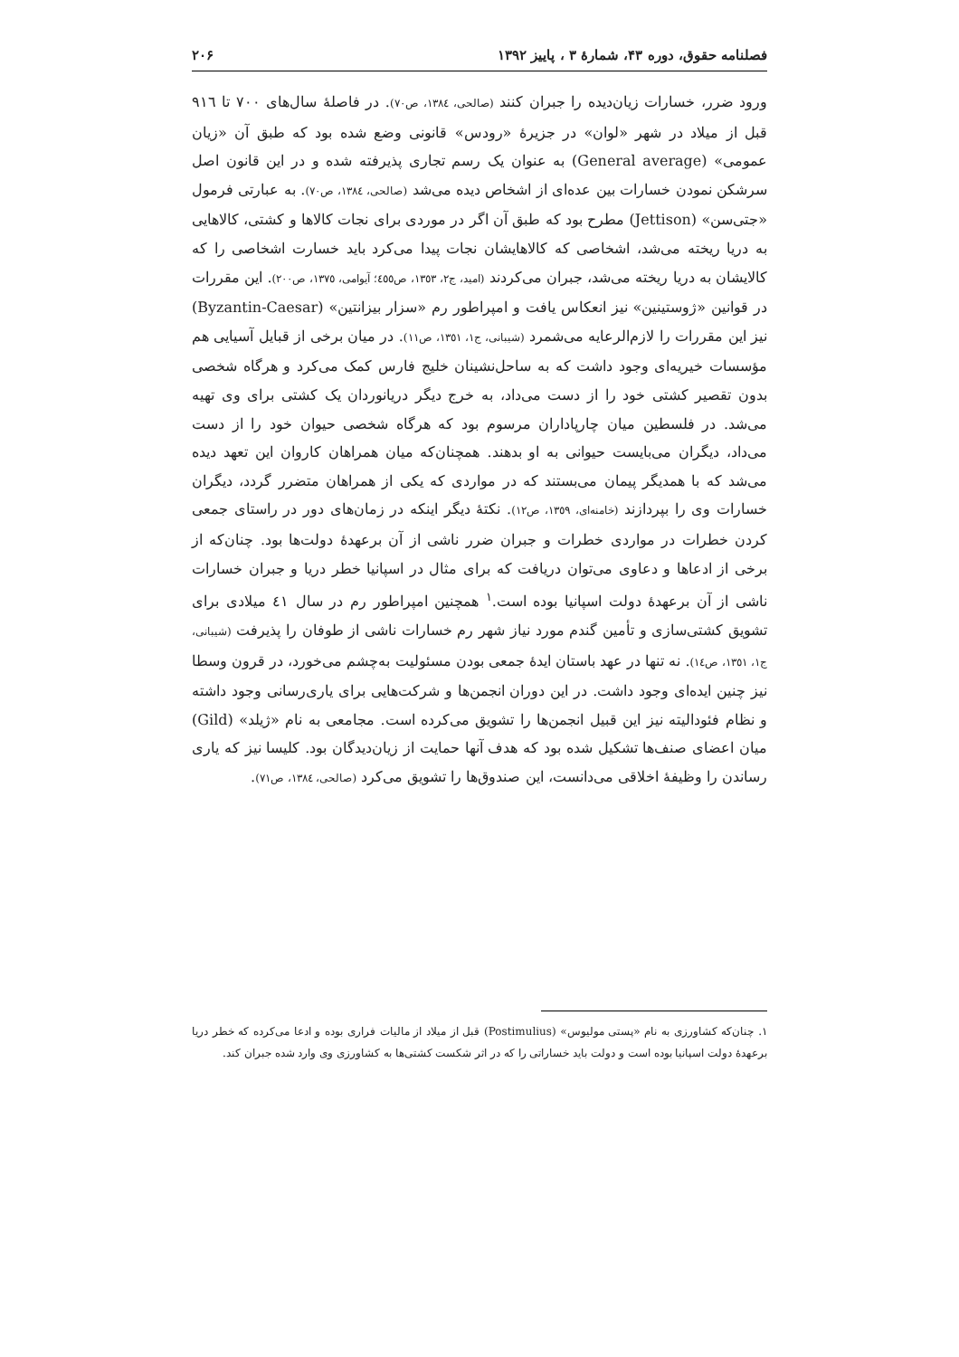فصلنامه حقوق، دوره ۴۳، شمارۀ ۳ ، پاییز ۱۳۹۲ ۲۰۶
ورود ضرر، خسارات زیان‌دیده را جبران کنند (صالحی، ١٣٨٤، ص٧٠). در فاصلۀ سال‌های ٧٠٠ تا ٩١٦ قبل از میلاد در شهر «لوان» در جزیرۀ «رودس» قانونی وضع شده بود که طبق آن «زیان عمومی» (General average) به عنوان یک رسم تجاری پذیرفته شده و در این قانون اصل سرشکن نمودن خسارات بین عده‌ای از اشخاص دیده می‌شد (صالحی، ١٣٨٤، ص٧٠). به عبارتی فرمول «جتی‌سن» (Jettison) مطرح بود که طبق آن اگر در موردی برای نجات کالاها و کشتی، کالاهایی به دریا ریخته می‌شد، اشخاصی که کالاهایشان نجات پیدا می‌کرد باید خسارت اشخاصی را که کالایشان به دریا ریخته می‌شد، جبران می‌کردند (امید، ج٢، ١٣٥٣، ص٤٥٥؛ آیوامی، ١٣٧٥، ص٢٠٠). این مقررات در قوانین «ژوستینین» نیز انعکاس یافت و امپراطور رم «سزار بیزانتین» (Byzantin-Caesar) نیز این مقررات را لازم‌الرعایه می‌شمرد (شیبانی، ج١، ١٣٥١، ص١١). در میان برخی از قبایل آسیایی هم مؤسسات خیریه‌ای وجود داشت که به ساحل‌نشینان خلیج فارس کمک می‌کرد و هرگاه شخصی بدون تقصیر کشتی خود را از دست می‌داد، به خرج دیگر دریانوردان یک کشتی برای وی تهیه می‌شد. در فلسطین میان چارپاداران مرسوم بود که هرگاه شخصی حیوان خود را از دست می‌داد، دیگران می‌بایست حیوانی به او بدهند. همچنان‌که میان همراهان کاروان این تعهد دیده می‌شد که با همدیگر پیمان می‌بستند که در مواردی که یکی از همراهان متضرر گردد، دیگران خسارات وی را بپردازند (خامنه‌ای، ١٣٥٩، ص١٢). نکتۀ دیگر اینکه در زمان‌های دور در راستای جمعی کردن خطرات در مواردی خطرات و جبران ضرر ناشی از آن برعهدۀ دولت‌ها بود. چنان‌که از برخی از ادعاها و دعاوی می‌توان دریافت که برای مثال در اسپانیا خطر دریا و جبران خسارات ناشی از آن برعهدۀ دولت اسپانیا بوده است.<sup>١</sup> همچنین امپراطور رم در سال ٤١ میلادی برای تشویق کشتی‌سازی و تأمین گندم مورد نیاز شهر رم خسارات ناشی از طوفان را پذیرفت (شیبانی، ج١، ١٣٥١، ص١٤). نه تنها در عهد باستان ایدۀ جمعی بودن مسئولیت به‌چشم می‌خورد، در قرون وسطا نیز چنین ایده‌ای وجود داشت. در این دوران انجمن‌ها و شرکت‌هایی برای یاری‌رسانی وجود داشته و نظام فئودالیته نیز این قبیل انجمن‌ها را تشویق می‌کرده است. مجامعی به نام «ژیلد» (Gild) میان اعضای صنف‌ها تشکیل شده بود که هدف آنها حمایت از زیان‌دیدگان بود. کلیسا نیز که یاری رساندن را وظیفۀ اخلاقی می‌دانست، این صندوق‌ها را تشویق می‌کرد (صالحی، ١٣٨٤، ص٧١).
١. چنان‌که کشاورزی به نام «پستی مولیوس» (Postimulius) قبل از میلاد از مالیات فراری بوده و ادعا می‌کرده که خطر دریا برعهدۀ دولت اسپانیا بوده است و دولت باید خساراتی را که در اثر شکست کشتی‌ها به کشاورزی وی وارد شده جبران کند.